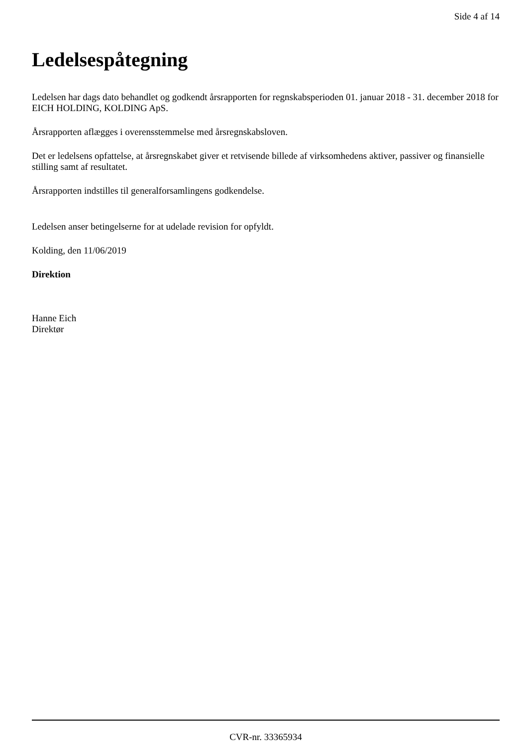Side 4 af 14
Ledelsespåtegning
Ledelsen har dags dato behandlet og godkendt årsrapporten for regnskabsperioden 01. januar 2018 - 31. december 2018 for EICH HOLDING, KOLDING ApS.
Årsrapporten aflægges i overensstemmelse med årsregnskabsloven.
Det er ledelsens opfattelse, at årsregnskabet giver et retvisende billede af virksomhedens aktiver, passiver og finansielle stilling samt af resultatet.
Årsrapporten indstilles til generalforsamlingens godkendelse.
Ledelsen anser betingelserne for at udelade revision for opfyldt.
Kolding, den 11/06/2019
Direktion
Hanne Eich
Direktør
CVR-nr. 33365934